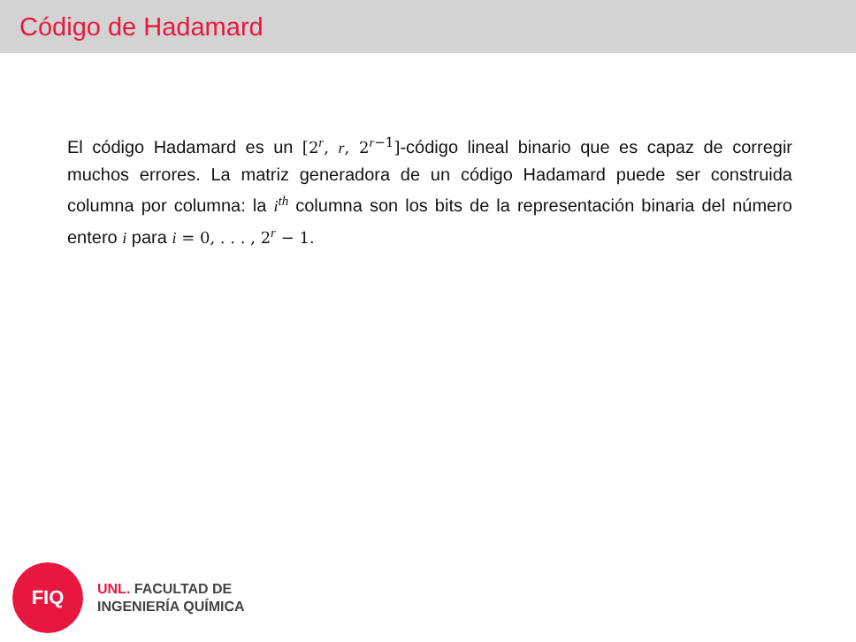Código de Hadamard
El código Hadamard es un [2<sup>r</sup>, r, 2<sup>r−1</sup>]-código lineal binario que es capaz de corregir muchos errores. La matriz generadora de un código Hadamard puede ser construida columna por columna: la i<sup>th</sup> columna son los bits de la representación binaria del número entero i para i = 0, . . . , 2<sup>r</sup> − 1.
FIQ
UNL. FACULTAD DE
INGENIERÍA QUÍMICA